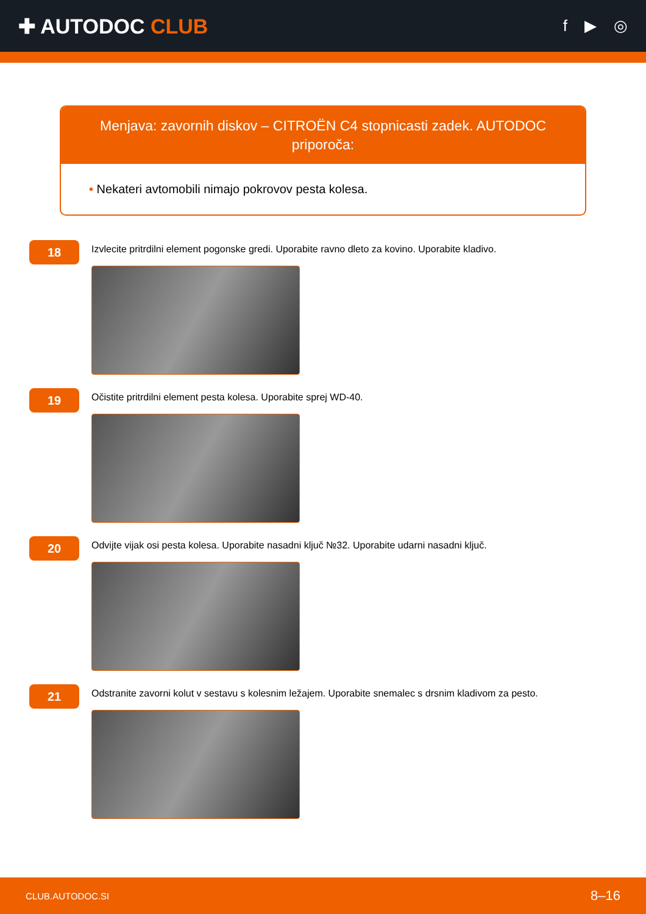✚ AUTODOC CLUB
f ▶ ◎
Menjava: zavornih diskov – CITROËN C4 stopnicasti zadek. AUTODOC priporoča:
• Nekateri avtomobili nimajo pokrovov pesta kolesa.
18
Izvlecite pritrdilni element pogonske gredi. Uporabite ravno dleto za kovino. Uporabite kladivo.
19
Očistite pritrdilni element pesta kolesa. Uporabite sprej WD-40.
20
Odvijte vijak osi pesta kolesa. Uporabite nasadni ključ №32. Uporabite udarni nasadni ključ.
21
Odstranite zavorni kolut v sestavu s kolesnim ležajem. Uporabite snemalec s drsnim kladivom za pesto.
CLUB.AUTODOC.SI 8–16